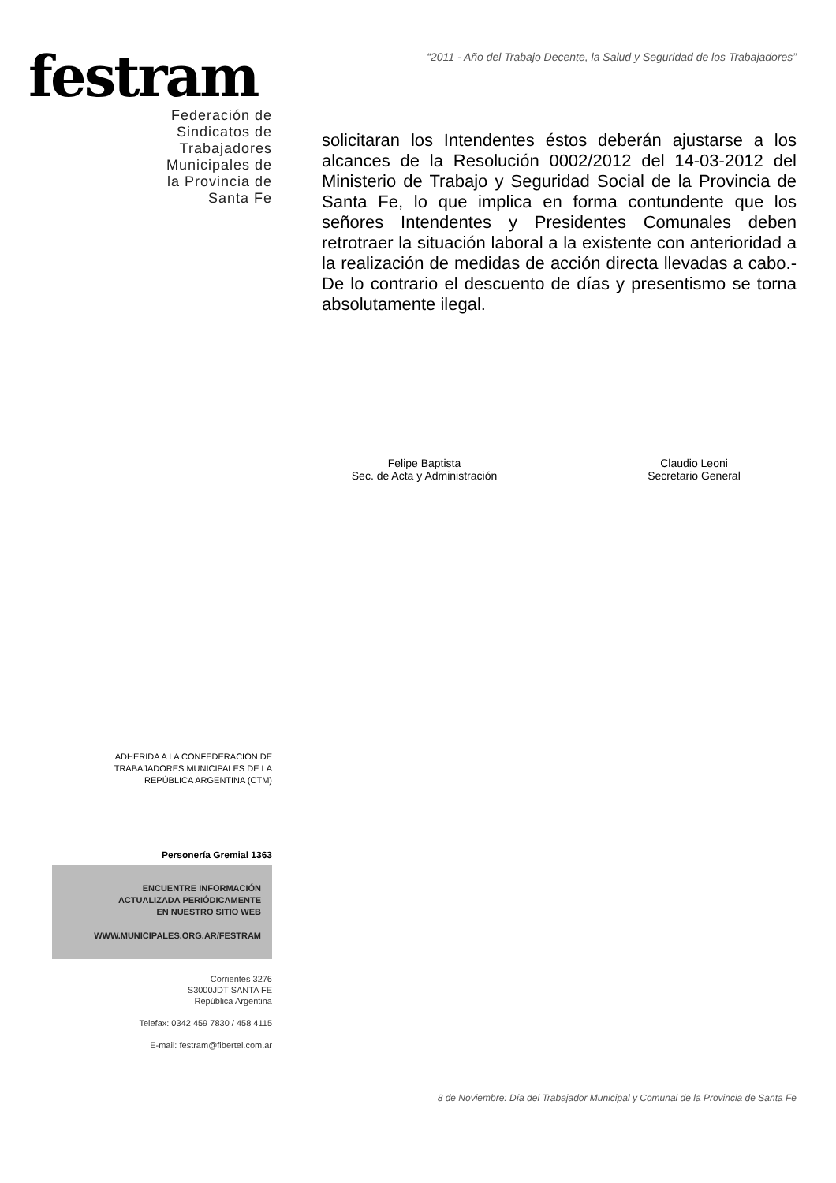festram
Federación de
Sindicatos de
Trabajadores
Municipales de
la Provincia de
Santa Fe
ADHERIDA A LA CONFEDERACIÓN DE
TRABAJADORES MUNICIPALES DE LA
REPÚBLICA ARGENTINA (CTM)
Personería Gremial 1363
ENCUENTRE INFORMACIÓN
ACTUALIZADA PERIÓDICAMENTE
EN NUESTRO SITIO WEB
WWW.MUNICIPALES.ORG.AR/FESTRAM
Corrientes 3276
S3000JDT SANTA FE
República Argentina
Telefax: 0342 459 7830 / 458 4115
E-mail: festram@fibertel.com.ar
“2011 - Año del Trabajo Decente, la Salud y Seguridad de los Trabajadores”
solicitaran los Intendentes éstos deberán ajustarse a los alcances de la Resolución 0002/2012 del 14-03-2012 del Ministerio de Trabajo y Seguridad Social de la Provincia de Santa Fe, lo que implica en forma contundente que los señores Intendentes y Presidentes Comunales deben retrotraer la situación laboral a la existente con anterioridad a la realización de medidas de acción directa llevadas a cabo.- De lo contrario el descuento de días y presentismo se torna absolutamente ilegal.
Felipe Baptista
Sec. de Acta y Administración
Claudio Leoni
Secretario General
8 de Noviembre: Día del Trabajador Municipal y Comunal de la Provincia de Santa Fe